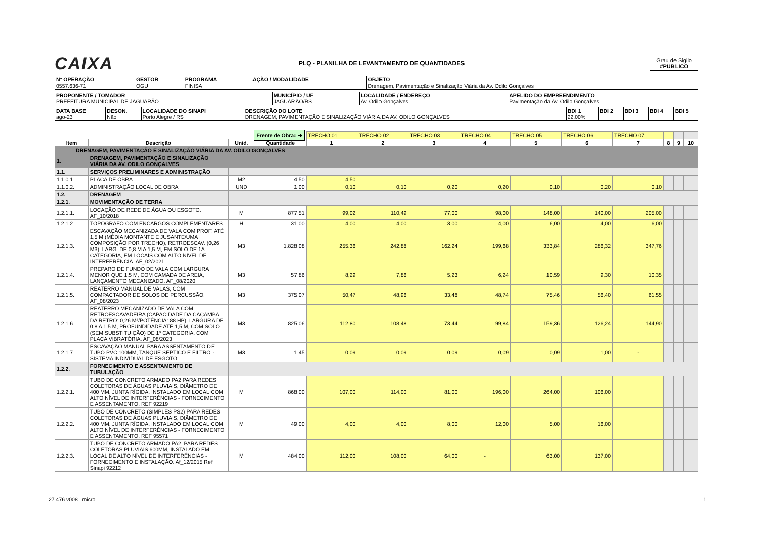CAIXA
PLQ - PLANILHA DE LEVANTAMENTO DE QUANTIDADES
Grau de Sigilo
#PUBLICO
| Nº OPERAÇÃO 0557.636-71 | GESTOR OGU | PROGRAMA FINISA | AÇÃO / MODALIDADE | OBJETO Drenagem, Pavimentação e Sinalização Viária da Av. Odilo Gonçalves |
| PROPONENTE / TOMADOR PREFEITURA MUNICIPAL DE JAGUARÃO | MUNICÍPIO / UF JAGUARÃO/RS | LOCALIDADE / ENDEREÇO Av. Odilo Gonçalves | APELIDO DO EMPREENDIMENTO Pavimentação da Av. Odilo Gonçalves |
| DATA BASE ago-23 | DESON. Não | LOCALIDADE DO SINAPI Porto Alegre / RS | DESCRIÇÃO DO LOTE DRENAGEM, PAVIMENTAÇÃO E SINALIZAÇÃO VIÁRIA DA AV. ODILO GONÇALVES | BDI 1 22,00% | BDI 2 | BDI 3 | BDI 4 | BDI 5 |
| Frente de Obra: ➜ | | | | TRECHO 01 | TRECHO 02 | TRECHO 03 | TRECHO 04 | TRECHO 05 | TRECHO 06 | TRECHO 07 | | | |
| Item | Descrição | Unid. | Quantidade | 1 | 2 | 3 | 4 | 5 | 6 | 7 | 8 | 9 | 10 |
| DRENAGEM, PAVIMENTAÇÃO E SINALIZAÇÃO VIÁRIA DA AV. ODILO GONÇALVES | | | | | | | | | | | | | |
| 1. | DRENAGEM, PAVIMENTAÇÃO E SINALIZAÇÃO VIÁRIA DA AV. ODILO GONÇALVES | | | | | | | | | | | | |
| 1.1. | SERVIÇOS PRELIMINARES E ADMINISTRAÇÃO | | | | | | | | | | | | |
| 1.1.0.1. | PLACA DE OBRA | M2 | 4,50 | 4,50 | | | | | | | | | |
| 1.1.0.2. | ADMINISTRAÇÃO LOCAL DE OBRA | UND | 1,00 | 0,10 | 0,10 | 0,20 | 0,20 | 0,10 | 0,20 | 0,10 | | | |
| 1.2. | DRENAGEM | | | | | | | | | | | | |
| 1.2.1. | MOVIMENTAÇÃO DE TERRA | | | | | | | | | | | | |
| 1.2.1.1. | LOCAÇÃO DE REDE DE ÁGUA OU ESGOTO. AF_10/2018 | M | 877,51 | 99,02 | 110,49 | 77,00 | 98,00 | 148,00 | 140,00 | 205,00 | | | |
| 1.2.1.2. | TOPOGRAFO COM ENCARGOS COMPLEMENTARES | H | 31,00 | 4,00 | 4,00 | 3,00 | 4,00 | 6,00 | 4,00 | 6,00 | | | |
| 1.2.1.3. | ESCAVAÇÃO MECANIZADA DE VALA COM PROF. ATÉ 1,5 M (MÉDIA MONTANTE E JUSANTE/UMA COMPOSIÇÃO POR TRECHO), RETROESCAV. (0,26 M3), LARG. DE 0,8 M A 1,5 M, EM SOLO DE 1A CATEGORIA, EM LOCAIS COM ALTO NÍVEL DE INTERFERÊNCIA. AF_02/2021 | M3 | 1.828,08 | 255,36 | 242,88 | 162,24 | 199,68 | 333,84 | 286,32 | 347,76 | | | |
| 1.2.1.4. | PREPARO DE FUNDO DE VALA COM LARGURA MENOR QUE 1,5 M, COM CAMADA DE AREIA, LANÇAMENTO MECANIZADO. AF_08/2020 | M3 | 57,86 | 8,29 | 7,86 | 5,23 | 6,24 | 10,59 | 9,30 | 10,35 | | | |
| 1.2.1.5. | REATERRO MANUAL DE VALAS, COM COMPACTADOR DE SOLOS DE PERCUSSÃO. AF_08/2023 | M3 | 375,07 | 50,47 | 48,96 | 33,48 | 48,74 | 75,46 | 56,40 | 61,55 | | | |
| 1.2.1.6. | REATERRO MECANIZADO DE VALA COM RETROESCAVADEIRA (CAPACIDADE DA CAÇAMBA DA RETRO: 0,26 M³/POTÊNCIA: 88 HP), LARGURA DE 0,8 A 1,5 M, PROFUNDIDADE ATÉ 1,5 M, COM SOLO (SEM SUBSTITUIÇÃO) DE 1ª CATEGORIA, COM PLACA VIBRATÓRIA. AF_08/2023 | M3 | 825,06 | 112,80 | 108,48 | 73,44 | 99,84 | 159,36 | 126,24 | 144,90 | | | |
| 1.2.1.7. | ESCAVAÇÃO MANUAL PARA ASSENTAMENTO DE TUBO PVC 100MM, TANQUE SÉPTICO E FILTRO - SISTEMA INDIVIDUAL DE ESGOTO | M3 | 1,45 | 0,09 | 0,09 | 0,09 | 0,09 | 0,09 | 1,00 | - | | | |
| 1.2.2. | FORNECIMENTO E ASSENTAMENTO DE TUBULAÇÃO | | | | | | | | | | | | |
| 1.2.2.1. | TUBO DE CONCRETO ARMADO PA2 PARA REDES COLETORAS DE ÁGUAS PLUVIAIS, DIÂMETRO DE 400 MM, JUNTA RÍGIDA, INSTALADO EM LOCAL COM ALTO NÍVEL DE INTERFERÊNCIAS - FORNECIMENTO E ASSENTAMENTO. REF 92219 | M | 868,00 | 107,00 | 114,00 | 81,00 | 196,00 | 264,00 | 106,00 | | | | |
| 1.2.2.2. | TUBO DE CONCRETO (SIMPLES PS2) PARA REDES COLETORAS DE ÁGUAS PLUVIAIS, DIÂMETRO DE 400 MM, JUNTA RÍGIDA, INSTALADO EM LOCAL COM ALTO NÍVEL DE INTERFERÊNCIAS - FORNECIMENTO E ASSENTAMENTO. REF 95571 | M | 49,00 | 4,00 | 4,00 | 8,00 | 12,00 | 5,00 | 16,00 | | | | |
| 1.2.2.3. | TUBO DE CONCRETO ARMADO PA2, PARA REDES COLETORAS PLUVIAIS 600MM, INSTALADO EM LOCAL DE ALTO NÍVEL DE INTERFERÊNCIAS - FORNECIMENTO E INSTALAÇÃO. Af_12/2015 Ref Sinapi 92212 | M | 484,00 | 112,00 | 108,00 | 64,00 | - | 63,00 | 137,00 | | | | |
27.476 v008 micro 1